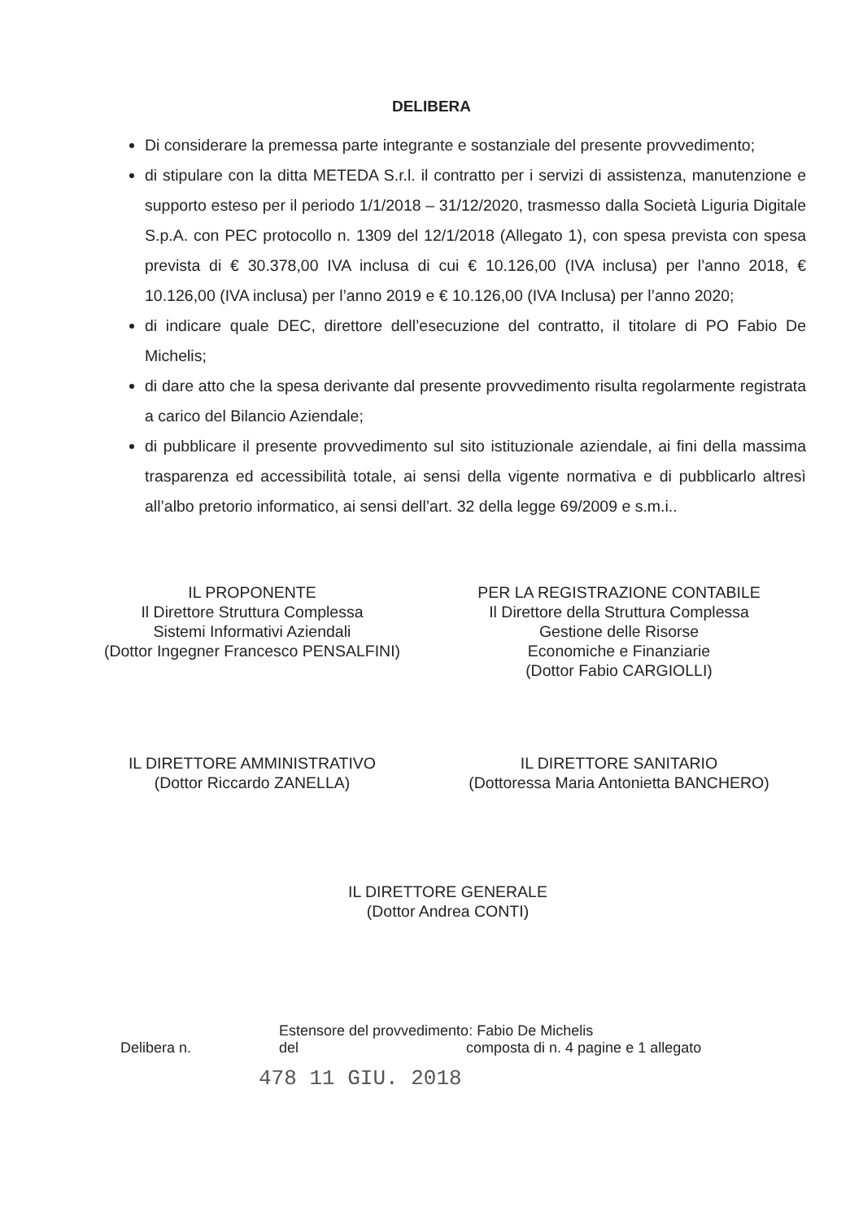DELIBERA
Di considerare la premessa parte integrante e sostanziale del presente provvedimento;
di stipulare con la ditta METEDA S.r.l. il contratto per i servizi di assistenza, manutenzione e supporto esteso per il periodo 1/1/2018 – 31/12/2020, trasmesso dalla Società Liguria Digitale S.p.A. con PEC protocollo n. 1309 del 12/1/2018 (Allegato 1), con spesa prevista con spesa prevista di € 30.378,00 IVA inclusa di cui € 10.126,00 (IVA inclusa) per l’anno 2018, € 10.126,00 (IVA inclusa) per l’anno 2019 e € 10.126,00 (IVA Inclusa) per l’anno 2020;
di indicare quale DEC, direttore dell’esecuzione del contratto, il titolare di PO Fabio De Michelis;
di dare atto che la spesa derivante dal presente provvedimento risulta regolarmente registrata a carico del Bilancio Aziendale;
di pubblicare il presente provvedimento sul sito istituzionale aziendale, ai fini della massima trasparenza ed accessibilità totale, ai sensi della vigente normativa e di pubblicarlo altresì all’albo pretorio informatico, ai sensi dell’art. 32 della legge 69/2009 e s.m.i..
IL PROPONENTE
Il Direttore Struttura Complessa
Sistemi Informativi Aziendali
(Dottor Ingegner Francesco PENSALFINI)
PER LA REGISTRAZIONE CONTABILE
Il Direttore della Struttura Complessa
Gestione delle Risorse
Economiche e Finanziarie
(Dottor Fabio CARGIOLLI)
IL DIRETTORE AMMINISTRATIVO
(Dottor Riccardo ZANELLA)
IL DIRETTORE SANITARIO
(Dottoressa Maria Antonietta BANCHERO)
IL DIRETTORE GENERALE
(Dottor Andrea CONTI)
Estensore del provvedimento: Fabio De Michelis
Delibera n. del composta di n. 4 pagine e 1 allegato
478 11 GIU. 2018